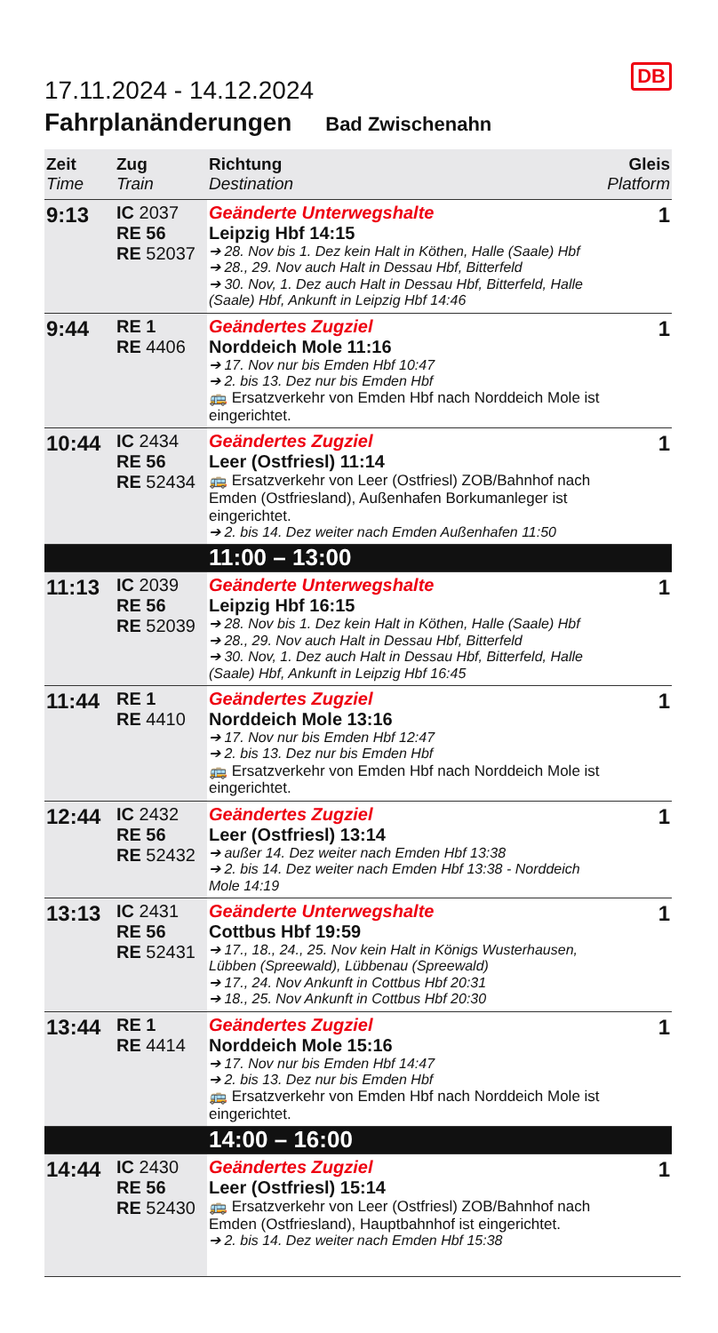DB
17.11.2024 - 14.12.2024
Fahrplanänderungen Bad Zwischenahn
| Zeit Time | Zug Train | Richtung Destination | Gleis Platform |
| --- | --- | --- | --- |
| 9:13 | IC 2037 RE 56 RE 52037 | Geänderte Unterwegshalte Leipzig Hbf 14:15 ➔ 28. Nov bis 1. Dez kein Halt in Köthen, Halle (Saale) Hbf ➔ 28., 29. Nov auch Halt in Dessau Hbf, Bitterfeld ➔ 30. Nov, 1. Dez auch Halt in Dessau Hbf, Bitterfeld, Halle (Saale) Hbf, Ankunft in Leipzig Hbf 14:46 | 1 |
| 9:44 | RE 1 RE 4406 | Geändertes Zugziel Norddeich Mole 11:16 ➔ 17. Nov nur bis Emden Hbf 10:47 ➔ 2. bis 13. Dez nur bis Emden Hbf 🚌 Ersatzverkehr von Emden Hbf nach Norddeich Mole ist eingerichtet. | 1 |
| 10:44 | IC 2434 RE 56 RE 52434 | Geändertes Zugziel Leer (Ostfriesl) 11:14 🚌 Ersatzverkehr von Leer (Ostfriesl) ZOB/Bahnhof nach Emden (Ostfriesland), Außenhafen Borkumanleger ist eingerichtet. ➔ 2. bis 14. Dez weiter nach Emden Außenhafen 11:50 | 1 |
| | | 11:00 – 13:00 | |
| 11:13 | IC 2039 RE 56 RE 52039 | Geänderte Unterwegshalte Leipzig Hbf 16:15 ➔ 28. Nov bis 1. Dez kein Halt in Köthen, Halle (Saale) Hbf ➔ 28., 29. Nov auch Halt in Dessau Hbf, Bitterfeld ➔ 30. Nov, 1. Dez auch Halt in Dessau Hbf, Bitterfeld, Halle (Saale) Hbf, Ankunft in Leipzig Hbf 16:45 | 1 |
| 11:44 | RE 1 RE 4410 | Geändertes Zugziel Norddeich Mole 13:16 ➔ 17. Nov nur bis Emden Hbf 12:47 ➔ 2. bis 13. Dez nur bis Emden Hbf 🚌 Ersatzverkehr von Emden Hbf nach Norddeich Mole ist eingerichtet. | 1 |
| 12:44 | IC 2432 RE 56 RE 52432 | Geändertes Zugziel Leer (Ostfriesl) 13:14 ➔ außer 14. Dez weiter nach Emden Hbf 13:38 ➔ 2. bis 14. Dez weiter nach Emden Hbf 13:38 - Norddeich Mole 14:19 | 1 |
| 13:13 | IC 2431 RE 56 RE 52431 | Geänderte Unterwegshalte Cottbus Hbf 19:59 ➔ 17., 18., 24., 25. Nov kein Halt in Königs Wusterhausen, Lübben (Spreewald), Lübbenau (Spreewald) ➔ 17., 24. Nov Ankunft in Cottbus Hbf 20:31 ➔ 18., 25. Nov Ankunft in Cottbus Hbf 20:30 | 1 |
| 13:44 | RE 1 RE 4414 | Geändertes Zugziel Norddeich Mole 15:16 ➔ 17. Nov nur bis Emden Hbf 14:47 ➔ 2. bis 13. Dez nur bis Emden Hbf 🚌 Ersatzverkehr von Emden Hbf nach Norddeich Mole ist eingerichtet. | 1 |
| | | 14:00 – 16:00 | |
| 14:44 | IC 2430 RE 56 RE 52430 | Geändertes Zugziel Leer (Ostfriesl) 15:14 🚌 Ersatzverkehr von Leer (Ostfriesl) ZOB/Bahnhof nach Emden (Ostfriesland), Hauptbahnhof ist eingerichtet. ➔ 2. bis 14. Dez weiter nach Emden Hbf 15:38 | 1 |